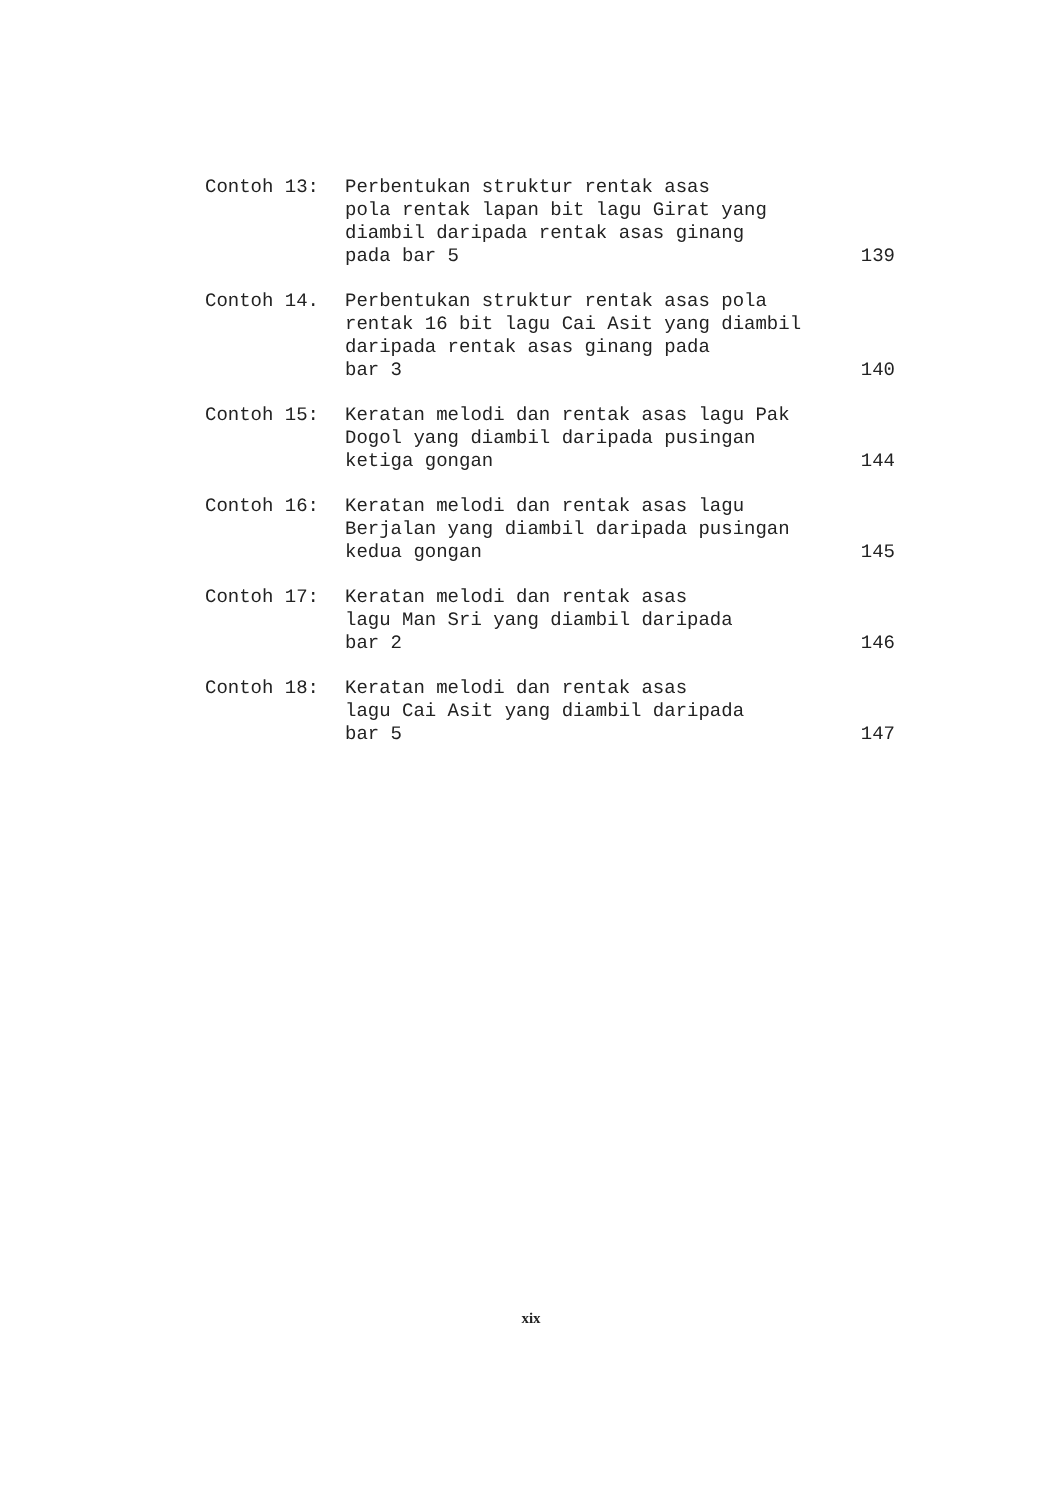Contoh 13: Perbentukan struktur rentak asas
pola rentak lapan bit lagu Girat yang
diambil daripada rentak asas ginang
pada bar 5
139
Contoh 14. Perbentukan struktur rentak asas pola
rentak 16 bit lagu Cai Asit yang diambil
daripada rentak asas ginang pada
bar 3
140
Contoh 15: Keratan melodi dan rentak asas lagu Pak
Dogol yang diambil daripada pusingan
ketiga gongan
144
Contoh 16: Keratan melodi dan rentak asas lagu
Berjalan yang diambil daripada pusingan
kedua gongan
145
Contoh 17: Keratan melodi dan rentak asas
lagu Man Sri yang diambil daripada
bar 2
146
Contoh 18: Keratan melodi dan rentak asas
lagu Cai Asit yang diambil daripada
bar 5
147
xix